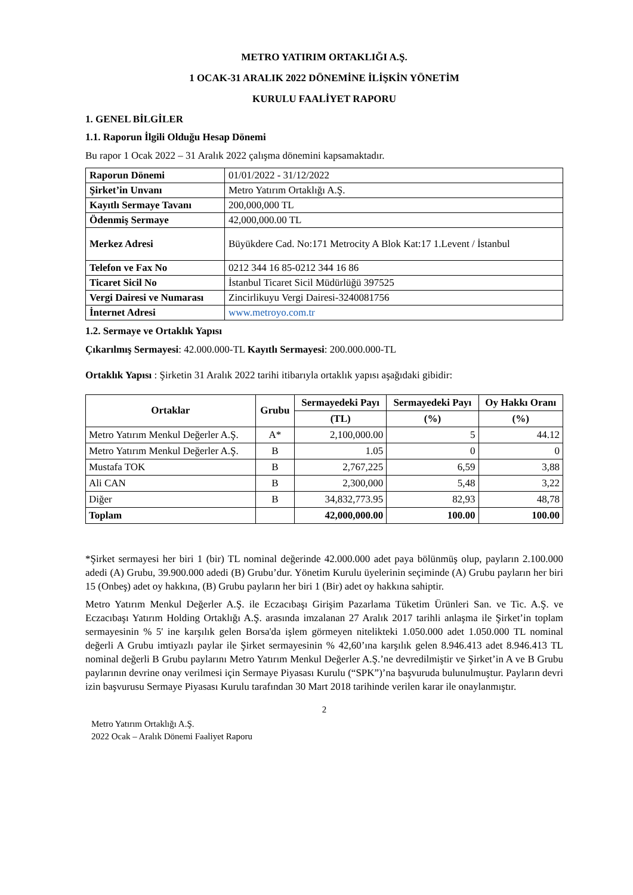METRO YATIRIM ORTAKLIĞI A.Ş.
1 OCAK-31 ARALIK 2022 DÖNEMİNE İLİŞKİN YÖNETİM
KURULU FAALİYET RAPORU
1. GENEL BİLGİLER
1.1. Raporun İlgili Olduğu Hesap Dönemi
Bu rapor 1 Ocak 2022 – 31 Aralık 2022 çalışma dönemini kapsamaktadır.
| Raporun Dönemi | 01/01/2022 - 31/12/2022 |
| Şirket’in Unvanı | Metro Yatırım Ortaklığı A.Ş. |
| Kayıtlı Sermaye Tavanı | 200,000,000 TL |
| Ödenmiş Sermaye | 42,000,000.00 TL |
| Merkez Adresi | Büyükdere Cad. No:171 Metrocity A Blok Kat:17 1.Levent / İstanbul |
| Telefon ve Fax No | 0212 344 16 85-0212 344 16 86 |
| Ticaret Sicil No | İstanbul Ticaret Sicil Müdürlüğü 397525 |
| Vergi Dairesi ve Numarası | Zincirlikuyu Vergi Dairesi-3240081756 |
| İnternet Adresi | www.metroyo.com.tr |
1.2. Sermaye ve Ortaklık Yapısı
Çıkarılmış Sermayesi: 42.000.000-TL Kayıtlı Sermayesi: 200.000.000-TL
Ortaklık Yapısı : Şirketin 31 Aralık 2022 tarihi itibarıyla ortaklık yapısı aşağıdaki gibidir:
| Ortaklar | Grubu | Sermayedeki Payı | Sermayedeki Payı | Oy Hakkı Oranı |
| --- | --- | --- | --- | --- |
| | | (TL) | (%) | (%) |
| Metro Yatırım Menkul Değerler A.Ş. | A* | 2,100,000.00 | 5 | 44.12 |
| Metro Yatırım Menkul Değerler A.Ş. | B | 1.05 | 0 | 0 |
| Mustafa TOK | B | 2,767,225 | 6,59 | 3,88 |
| Ali CAN | B | 2,300,000 | 5,48 | 3,22 |
| Diğer | B | 34,832,773.95 | 82,93 | 48,78 |
| Toplam | | 42,000,000.00 | 100.00 | 100.00 |
*Şirket sermayesi her biri 1 (bir) TL nominal değerinde 42.000.000 adet paya bölünmüş olup, payların 2.100.000 adedi (A) Grubu, 39.900.000 adedi (B) Grubu’dur. Yönetim Kurulu üyelerinin seçiminde (A) Grubu payların her biri 15 (Onbeş) adet oy hakkına, (B) Grubu payların her biri 1 (Bir) adet oy hakkına sahiptir.
Metro Yatırım Menkul Değerler A.Ş. ile Eczacıbaşı Girişim Pazarlama Tüketim Ürünleri San. ve Tic. A.Ş. ve Eczacıbaşı Yatırım Holding Ortaklığı A.Ş. arasında imzalanan 27 Aralık 2017 tarihli anlaşma ile Şirket’in toplam sermayesinin % 5' ine karşılık gelen Borsa'da işlem görmeyen nitelikteki 1.050.000 adet 1.050.000 TL nominal değerli A Grubu imtiyazlı paylar ile Şirket sermayesinin % 42,60’ına karşılık gelen 8.946.413 adet 8.946.413 TL nominal değerli B Grubu paylarını Metro Yatırım Menkul Değerler A.Ş.’ne devredilmiştir ve Şirket’in A ve B Grubu paylarının devrine onay verilmesi için Sermaye Piyasası Kurulu (“SPK”)’na başvuruda bulunulmuştur. Payların devri izin başvurusu Sermaye Piyasası Kurulu tarafından 30 Mart 2018 tarihinde verilen karar ile onaylanmıştır.
2
Metro Yatırım Ortaklığı A.Ş.
2022 Ocak – Aralık Dönemi Faaliyet Raporu